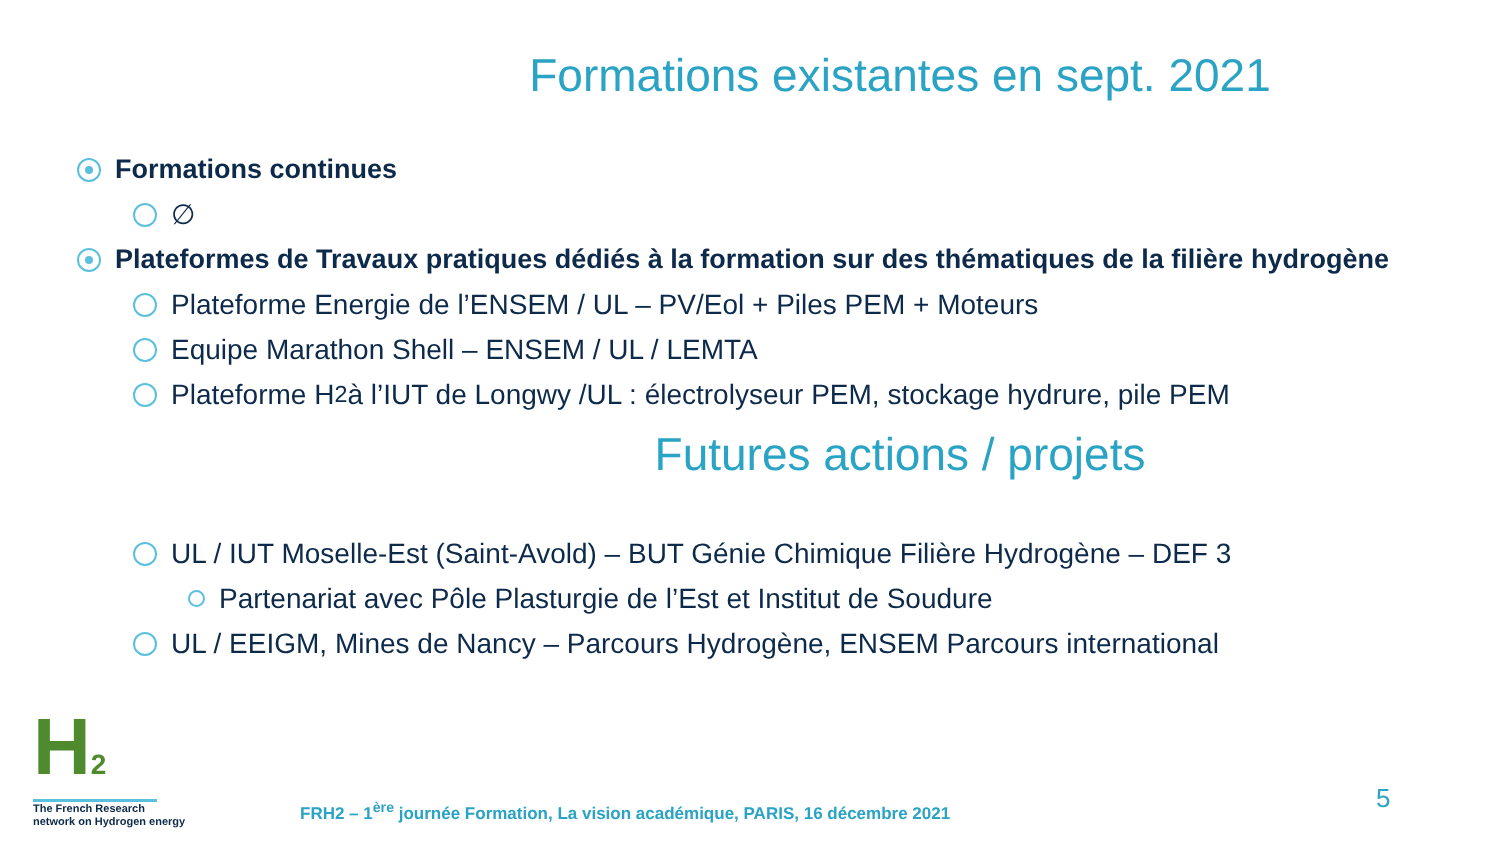Formations existantes en sept. 2021
Formations continues
∅
Plateformes de Travaux pratiques dédiés à la formation sur des thématiques de la filière hydrogène
Plateforme Energie de l’ENSEM / UL – PV/Eol + Piles PEM + Moteurs
Equipe Marathon Shell – ENSEM / UL / LEMTA
Plateforme H<sub>2</sub> à l’IUT de Longwy /UL : électrolyseur PEM, stockage hydrure, pile PEM
Futures actions / projets
UL / IUT Moselle-Est (Saint-Avold) – BUT Génie Chimique Filière Hydrogène – DEF 3
Partenariat avec Pôle Plasturgie de l’Est et Institut de Soudure
UL / EEIGM, Mines de Nancy – Parcours Hydrogène, ENSEM Parcours international
H2
The French Research
network on Hydrogen energy
FRH2 – 1<sup>ère</sup> journée Formation, La vision académique, PARIS, 16 décembre 2021
5